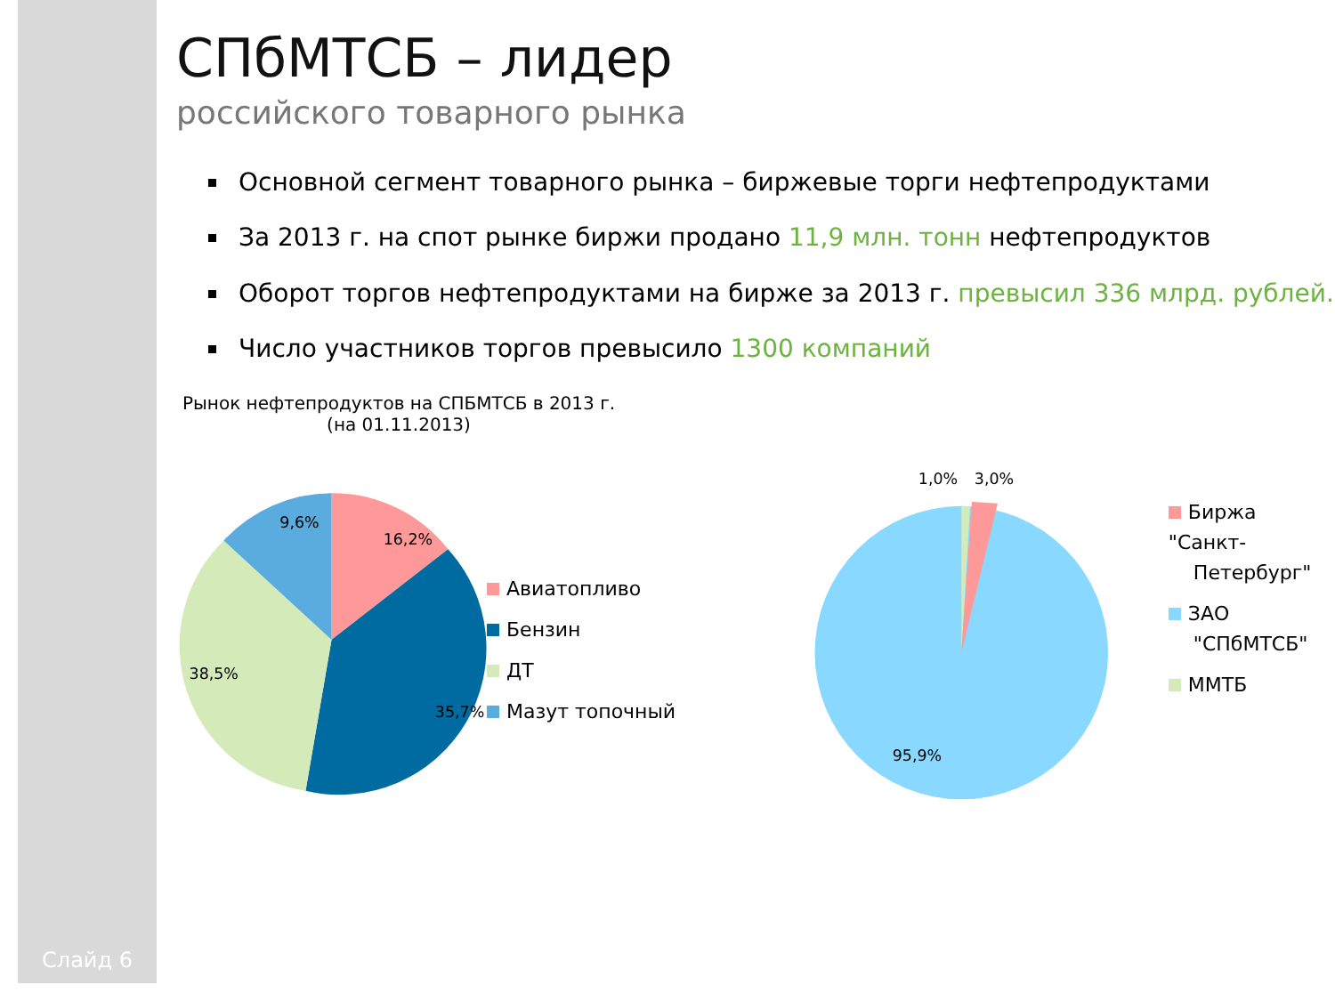Слайд 6
СПбМТСБ – лидер
российского товарного рынка
Основной сегмент товарного рынка – биржевые торги нефтепродуктами
За 2013 г. на спот рынке биржи продано 11,9 млн. тонн нефтепродуктов
Оборот торгов нефтепродуктами на бирже за 2013 г. превысил 336 млрд. рублей.
Число участников торгов превысило 1300 компаний
Рынок нефтепродуктов на СПБМТСБ в 2013 г.
(на 01.11.2013)
16,2%
35,7%
38,5%
9,6%
Авиатопливо
Бензин
ДТ
Мазут топочный
1,0%
3,0%
95,9%
Биржа "Санкт-
Петербург"
ЗАО
"СПбМТСБ"
ММТБ